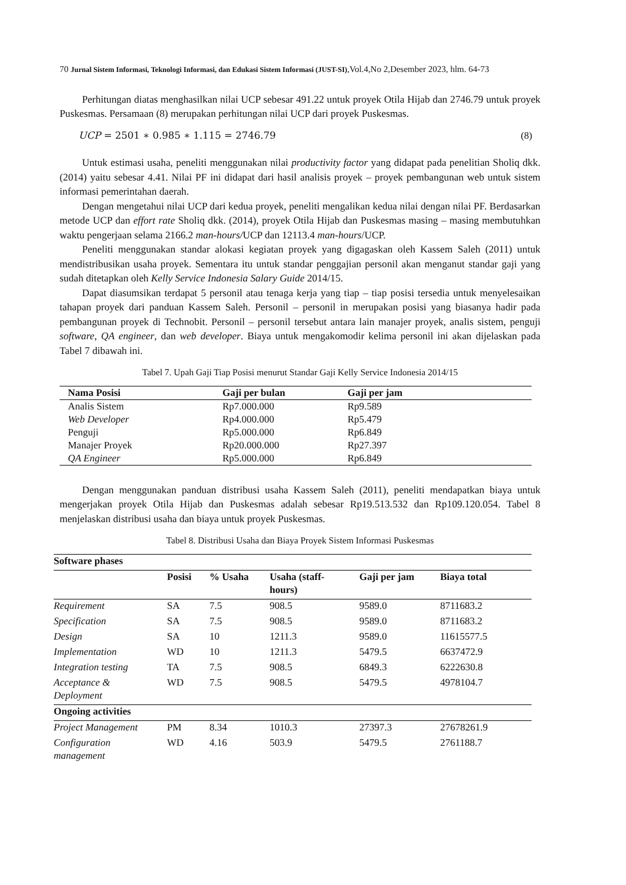70 Jurnal Sistem Informasi, Teknologi Informasi, dan Edukasi Sistem Informasi (JUST-SI),Vol.4,No 2,Desember 2023, hlm. 64-73
Perhitungan diatas menghasilkan nilai UCP sebesar 491.22 untuk proyek Otila Hijab dan 2746.79 untuk proyek Puskesmas. Persamaan (8) merupakan perhitungan nilai UCP dari proyek Puskesmas.
UCP = 2501 ∗ 0.985 ∗ 1.115 = 2746.79 (8)
Untuk estimasi usaha, peneliti menggunakan nilai productivity factor yang didapat pada penelitian Sholiq dkk. (2014) yaitu sebesar 4.41. Nilai PF ini didapat dari hasil analisis proyek – proyek pembangunan web untuk sistem informasi pemerintahan daerah.
Dengan mengetahui nilai UCP dari kedua proyek, peneliti mengalikan kedua nilai dengan nilai PF. Berdasarkan metode UCP dan effort rate Sholiq dkk. (2014), proyek Otila Hijab dan Puskesmas masing – masing membutuhkan waktu pengerjaan selama 2166.2 man-hours/UCP dan 12113.4 man-hours/UCP.
Peneliti menggunakan standar alokasi kegiatan proyek yang digagaskan oleh Kassem Saleh (2011) untuk mendistribusikan usaha proyek. Sementara itu untuk standar penggajian personil akan menganut standar gaji yang sudah ditetapkan oleh Kelly Service Indonesia Salary Guide 2014/15.
Dapat diasumsikan terdapat 5 personil atau tenaga kerja yang tiap – tiap posisi tersedia untuk menyelesaikan tahapan proyek dari panduan Kassem Saleh. Personil – personil in merupakan posisi yang biasanya hadir pada pembangunan proyek di Technobit. Personil – personil tersebut antara lain manajer proyek, analis sistem, penguji software, QA engineer, dan web developer. Biaya untuk mengakomodir kelima personil ini akan dijelaskan pada Tabel 7 dibawah ini.
Tabel 7. Upah Gaji Tiap Posisi menurut Standar Gaji Kelly Service Indonesia 2014/15
| Nama Posisi | Gaji per bulan | Gaji per jam |
| --- | --- | --- |
| Analis Sistem | Rp7.000.000 | Rp9.589 |
| Web Developer | Rp4.000.000 | Rp5.479 |
| Penguji | Rp5.000.000 | Rp6.849 |
| Manajer Proyek | Rp20.000.000 | Rp27.397 |
| QA Engineer | Rp5.000.000 | Rp6.849 |
Dengan menggunakan panduan distribusi usaha Kassem Saleh (2011), peneliti mendapatkan biaya untuk mengerjakan proyek Otila Hijab dan Puskesmas adalah sebesar Rp19.513.532 dan Rp109.120.054. Tabel 8 menjelaskan distribusi usaha dan biaya untuk proyek Puskesmas.
Tabel 8. Distribusi Usaha dan Biaya Proyek Sistem Informasi Puskesmas
| Software phases | | | | | |
| --- | --- | --- | --- | --- | --- |
| | Posisi | % Usaha | Usaha (staff-hours) | Gaji per jam | Biaya total |
| Requirement | SA | 7.5 | 908.5 | 9589.0 | 8711683.2 |
| Specification | SA | 7.5 | 908.5 | 9589.0 | 8711683.2 |
| Design | SA | 10 | 1211.3 | 9589.0 | 11615577.5 |
| Implementation | WD | 10 | 1211.3 | 5479.5 | 6637472.9 |
| Integration testing | TA | 7.5 | 908.5 | 6849.3 | 6222630.8 |
| Acceptance & Deployment | WD | 7.5 | 908.5 | 5479.5 | 4978104.7 |
| Ongoing activities | | | | | |
| Project Management | PM | 8.34 | 1010.3 | 27397.3 | 27678261.9 |
| Configuration management | WD | 4.16 | 503.9 | 5479.5 | 2761188.7 |